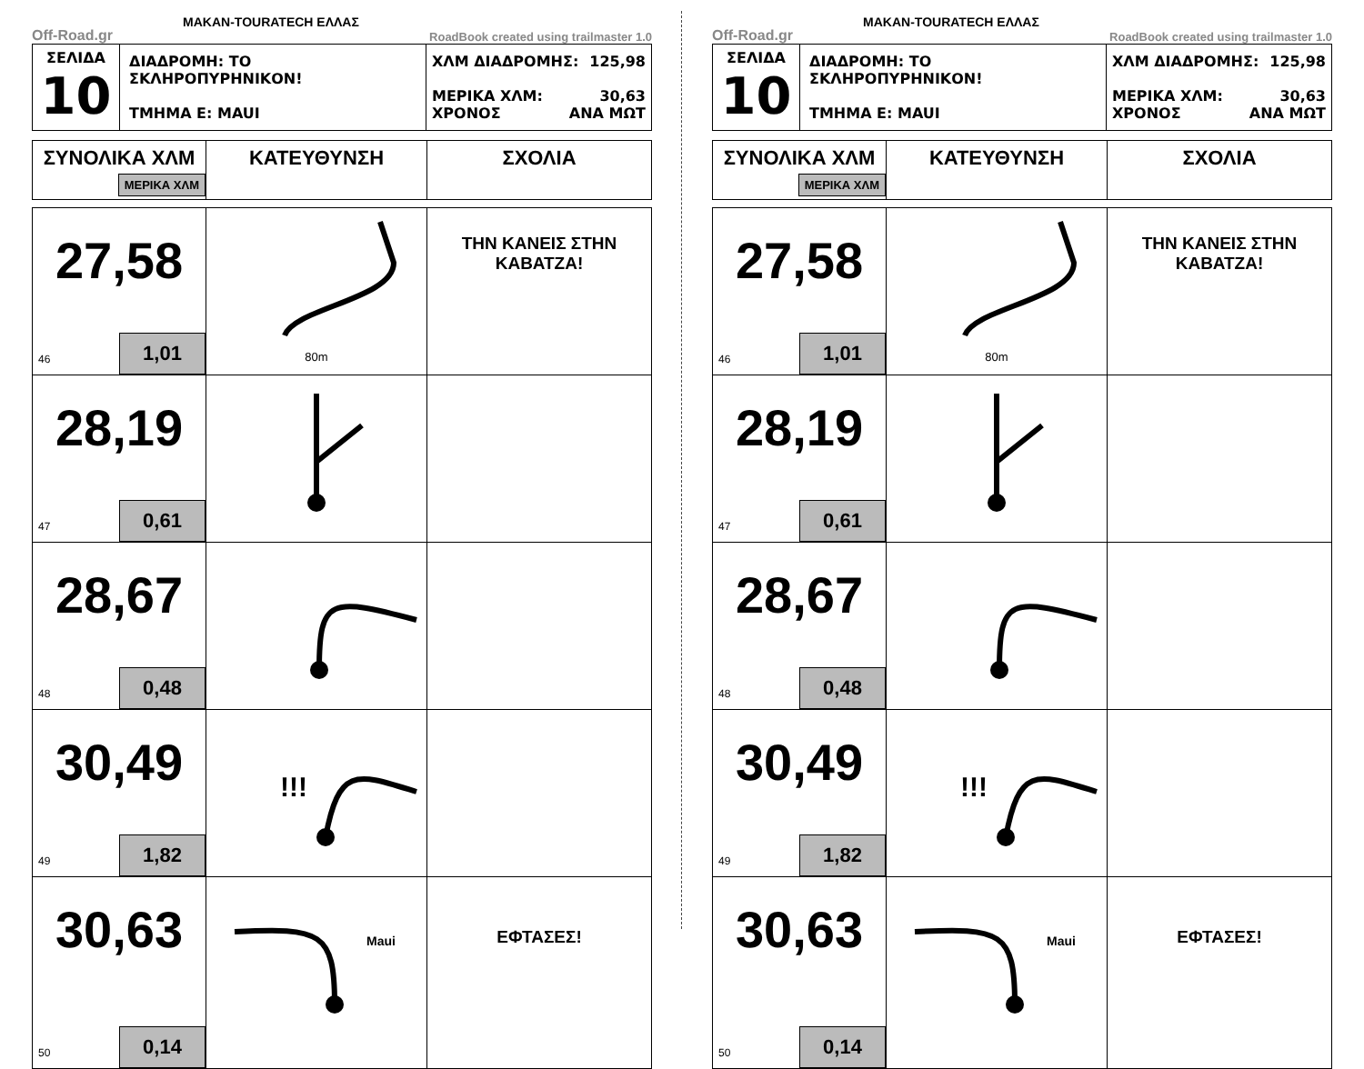Off-Road.gr MAKAN-TOURATECH ΕΛΛΑΣ RoadBook created using trailmaster 1.0
| ΣΕΛΙΔΑ 10 | ΔΙΑΔΡΟΜΗ: ΤΟ ΣΚΛΗΡΟΠΥΡΗΝΙΚΟΝ! ΤΜΗΜΑ Ε: MAUI | ΧΛΜ ΔΙΑΔΡΟΜΗΣ: 125,98 ΜΕΡΙΚΑ ΧΛΜ: 30,63 ΧΡΟΝΟΣ ΑΝΑ ΜΩΤ |
| ΣΥΝΟΛΙΚΑ ΧΛΜ ΜΕΡΙΚΑ ΧΛΜ | ΚΑΤΕΥΘΥΝΣΗ | ΣΧΟΛΙΑ |
| --- | --- | --- |
| 27,58 46 1,01 | 80m | ΤΗΝ ΚΑΝΕΙΣ ΣΤΗΝ ΚΑΒΑΤΖΑ! |
| 28,19 47 0,61 | | |
| 28,67 48 0,48 | | |
| 30,49 49 1,82 | !!! | |
| 30,63 50 0,14 | Maui | ΕΦΤΑΣΕΣ! |
Off-Road.gr MAKAN-TOURATECH ΕΛΛΑΣ RoadBook created using trailmaster 1.0
| ΣΕΛΙΔΑ 10 | ΔΙΑΔΡΟΜΗ: ΤΟ ΣΚΛΗΡΟΠΥΡΗΝΙΚΟΝ! ΤΜΗΜΑ Ε: MAUI | ΧΛΜ ΔΙΑΔΡΟΜΗΣ: 125,98 ΜΕΡΙΚΑ ΧΛΜ: 30,63 ΧΡΟΝΟΣ ΑΝΑ ΜΩΤ |
| ΣΥΝΟΛΙΚΑ ΧΛΜ ΜΕΡΙΚΑ ΧΛΜ | ΚΑΤΕΥΘΥΝΣΗ | ΣΧΟΛΙΑ |
| --- | --- | --- |
| 27,58 46 1,01 | 80m | ΤΗΝ ΚΑΝΕΙΣ ΣΤΗΝ ΚΑΒΑΤΖΑ! |
| 28,19 47 0,61 | | |
| 28,67 48 0,48 | | |
| 30,49 49 1,82 | !!! | |
| 30,63 50 0,14 | Maui | ΕΦΤΑΣΕΣ! |